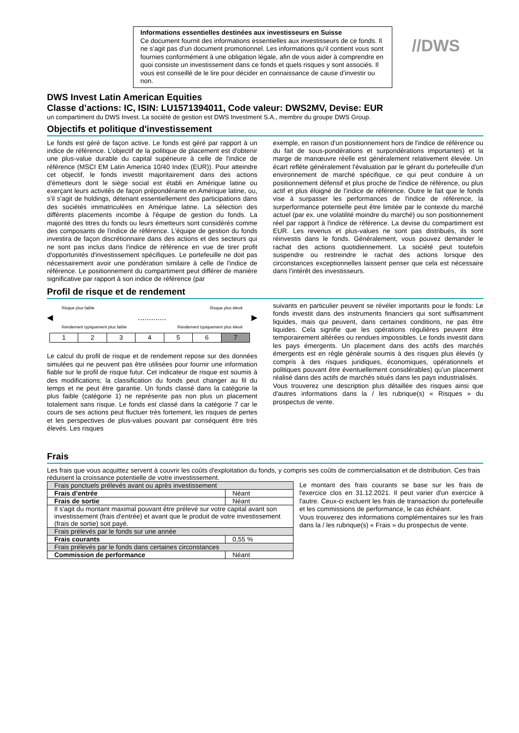Informations essentielles destinées aux investisseurs en Suisse
Ce document fournit des informations essentielles aux investisseurs de ce fonds. Il ne s’agit pas d’un document promotionnel. Les informations qu’il contient vous sont fournies conformément à une obligation légale, afin de vous aider à comprendre en quoi consiste un investissement dans ce fonds et quels risques y sont associés. Il vous est conseillé de le lire pour décider en connaissance de cause d’investir ou non.
//DWS
DWS Invest Latin American Equities
Classe d’actions: IC, ISIN: LU1571394011, Code valeur: DWS2MV, Devise: EUR
un compartiment du DWS Invest. La société de gestion est DWS Investment S.A., membre du groupe DWS Group.
Objectifs et politique d'investissement
Le fonds est géré de façon active. Le fonds est géré par rapport à un indice de référence. L’objectif de la politique de placement est d'obtenir une plus-value durable du capital supérieure à celle de l'indice de référence (MSCI EM Latin America 10/40 Index (EUR)). Pour atteindre cet objectif, le fonds investit majoritairement dans des actions d'émetteurs dont le siège social est établi en Amérique latine ou exerçant leurs activités de façon prépondérante en Amérique latine, ou, s’il s’agit de holdings, détenant essentiellement des participations dans des sociétés immatriculées en Amérique latine. La sélection des différents placements incombe à l'équipe de gestion du fonds. La majorité des titres du fonds ou leurs émetteurs sont considérés comme des composants de l'indice de référence. L'équipe de gestion du fonds investira de façon discrétionnaire dans des actions et des secteurs qui ne sont pas inclus dans l'indice de référence en vue de tirer profit d'opportunités d'investissement spécifiques. Le portefeuille ne doit pas nécessairement avoir une pondération similaire à celle de l'indice de référence. Le positionnement du compartiment peut différer de manière significative par rapport à son indice de référence (par
exemple, en raison d'un positionnement hors de l'indice de référence ou du fait de sous-pondérations et surpondérations importantes) et la marge de manœuvre réelle est généralement relativement élevée. Un écart reflète généralement l'évaluation par le gérant du portefeuille d'un environnement de marché spécifique, ce qui peut conduire à un positionnement défensif et plus proche de l'indice de référence, ou plus actif et plus éloigné de l'indice de référence. Outre le fait que le fonds vise à surpasser les performances de l'indice de référence, la surperformance potentielle peut être limitée par le contexte du marché actuel (par ex. une volatilité moindre du marché) ou son positionnement réel par rapport à l'indice de référence. La devise du compartiment est EUR. Les revenus et plus-values ne sont pas distribués, ils sont réinvestis dans le fonds. Généralement, vous pouvez demander le rachat des actions quotidiennement. La société peut toutefois suspendre ou restreindre le rachat des actions lorsque des circonstances exceptionnelles laissent penser que cela est nécessaire dans l’intérêt des investisseurs.
Profil de risque et de rendement
Risque plus faible Risque plus élevé
◀............. ▶
Rendement typiquement plus faible Rendement typiquement plus élevé
| 1 | 2 | 3 | 4 | 5 | 6 | 7 |
Le calcul du profil de risque et de rendement repose sur des données simulées qui ne peuvent pas être utilisées pour fournir une information fiable sur le profil de risque futur. Cet indicateur de risque est soumis à des modifications; la classification du fonds peut changer au fil du temps et ne peut être garantie. Un fonds classé dans la catégorie la plus faible (catégorie 1) ne représente pas non plus un placement totalement sans risque. Le fonds est classé dans la catégorie 7 car le cours de ses actions peut fluctuer très fortement, les risques de pertes et les perspectives de plus-values pouvant par conséquent être très élevés. Les risques
suivants en particulier peuvent se révéler importants pour le fonds: Le fonds investit dans des instruments financiers qui sont suffisamment liquides, mais qui peuvent, dans certaines conditions, ne pas être liquides. Cela signifie que les opérations régulières peuvent être temporairement altérées ou rendues impossibles. Le fonds investit dans les pays émergents. Un placement dans des actifs des marchés émergents est en règle générale soumis à des risques plus élevés (y compris à des risques juridiques, économiques, opérationnels et politiques pouvant être éventuellement considérables) qu’un placement réalisé dans des actifs de marchés situés dans les pays industrialisés.
Vous trouverez une description plus détaillée des risques ainsi que d'autres informations dans la / les rubrique(s) « Risques » du prospectus de vente.
Frais
Les frais que vous acquittez servent à couvrir les coûts d'exploitation du fonds, y compris ses coûts de commercialisation et de distribution. Ces frais réduisent la croissance potentielle de votre investissement.
| Frais ponctuels prélevés avant ou après investissement | |
| Frais d’entrée | Néant |
| Frais de sortie | Néant |
| Il s'agit du montant maximal pouvant être prélevé sur votre capital avant son investissement (frais d'entrée) et avant que le produit de votre investissement (frais de sortie) soit payé. | |
| Frais prélevés par le fonds sur une année | |
| Frais courants | 0,55 % |
| Frais prélevés par le fonds dans certaines circonstances | |
| Commission de performance | Néant |
Le montant des frais courants se base sur les frais de l'exercice clos en 31.12.2021. Il peut varier d'un exercice à l'autre. Ceux-ci excluent les frais de transaction du portefeuille et les commissions de performance, le cas échéant.
Vous trouverez des informations complémentaires sur les frais dans la / les rubrique(s) « Frais » du prospectus de vente.